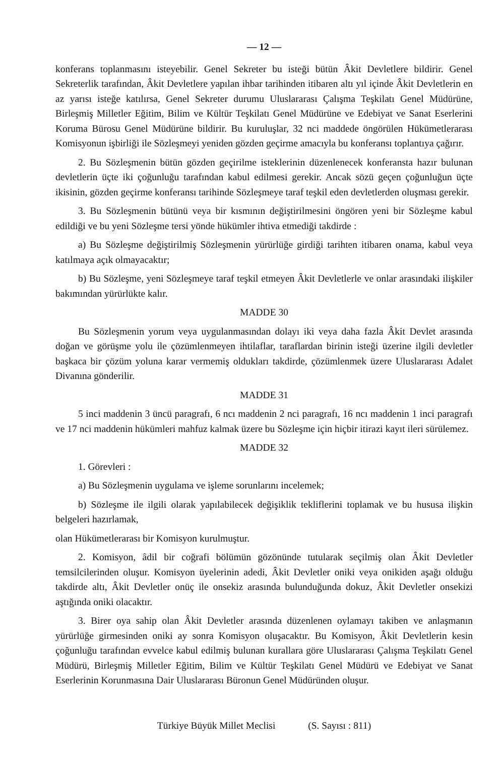— 12 —
konferans toplanmasını isteyebilir. Genel Sekreter bu isteği bütün Âkit Devletlere bildirir. Genel Sekreterlik tarafından, Âkit Devletlere yapılan ihbar tarihinden itibaren altı yıl içinde Âkit Devletlerin en az yarısı isteğe katılırsa, Genel Sekreter durumu Uluslararası Çalışma Teşkilatı Genel Müdürüne, Birleşmiş Milletler Eğitim, Bilim ve Kültür Teşkilatı Genel Müdürüne ve Edebiyat ve Sanat Eserlerini Koruma Bürosu Genel Müdürüne bildirir. Bu kuruluşlar, 32 nci maddede öngörülen Hükümetlerarası Komisyonun işbirliği ile Sözleşmeyi yeniden gözden geçirme amacıyla bu konferansı toplantıya çağırır.
2. Bu Sözleşmenin bütün gözden geçirilme isteklerinin düzenlenecek konferansta hazır bulunan devletlerin üçte iki çoğunluğu tarafından kabul edilmesi gerekir. Ancak sözü geçen çoğunluğun üçte ikisinin, gözden geçirme konferansı tarihinde Sözleşmeye taraf teşkil eden devletlerden oluşması gerekir.
3. Bu Sözleşmenin bütünü veya bir kısmının değiştirilmesini öngören yeni bir Sözleşme kabul edildiği ve bu yeni Sözleşme tersi yönde hükümler ihtiva etmediği takdirde :
a) Bu Sözleşme değiştirilmiş Sözleşmenin yürürlüğe girdiği tarihten itibaren onama, kabul veya katılmaya açık olmayacaktır;
b) Bu Sözleşme, yeni Sözleşmeye taraf teşkil etmeyen Âkit Devletlerle ve onlar arasındaki ilişkiler bakımından yürürlükte kalır.
MADDE 30
Bu Sözleşmenin yorum veya uygulanmasından dolayı iki veya daha fazla Âkit Devlet arasında doğan ve görüşme yolu ile çözümlenmeyen ihtilaflar, taraflardan birinin isteği üzerine ilgili devletler başkaca bir çözüm yoluna karar vermemiş oldukları takdirde, çözümlenmek üzere Uluslararası Adalet Divanına gönderilir.
MADDE 31
5 inci maddenin 3 üncü paragrafı, 6 ncı maddenin 2 nci paragrafı, 16 ncı maddenin 1 inci paragrafı ve 17 nci maddenin hükümleri mahfuz kalmak üzere bu Sözleşme için hiçbir itirazi kayıt ileri sürülemez.
MADDE 32
1. Görevleri :
a) Bu Sözleşmenin uygulama ve işleme sorunlarını incelemek;
b) Sözleşme ile ilgili olarak yapılabilecek değişiklik tekliflerini toplamak ve bu hususa ilişkin belgeleri hazırlamak,
olan Hükümetlerarası bir Komisyon kurulmuştur.
2. Komisyon, âdil bir coğrafi bölümün gözönünde tutularak seçilmiş olan Âkit Devletler temsilcilerinden oluşur. Komisyon üyelerinin adedi, Âkit Devletler oniki veya onikiden aşağı olduğu takdirde altı, Âkit Devletler onüç ile onsekiz arasında bulunduğunda dokuz, Âkit Devletler onsekizi aştığında oniki olacaktır.
3. Birer oya sahip olan Âkit Devletler arasında düzenlenen oylamayı takiben ve anlaşmanın yürürlüğe girmesinden oniki ay sonra Komisyon oluşacaktır. Bu Komisyon, Âkit Devletlerin kesin çoğunluğu tarafından evvelce kabul edilmiş bulunan kurallara göre Uluslararası Çalışma Teşkilatı Genel Müdürü, Birleşmiş Milletler Eğitim, Bilim ve Kültür Teşkilatı Genel Müdürü ve Edebiyat ve Sanat Eserlerinin Korunmasına Dair Uluslararası Büronun Genel Müdüründen oluşur.
Türkiye Büyük Millet Meclisi (S. Sayısı : 811)